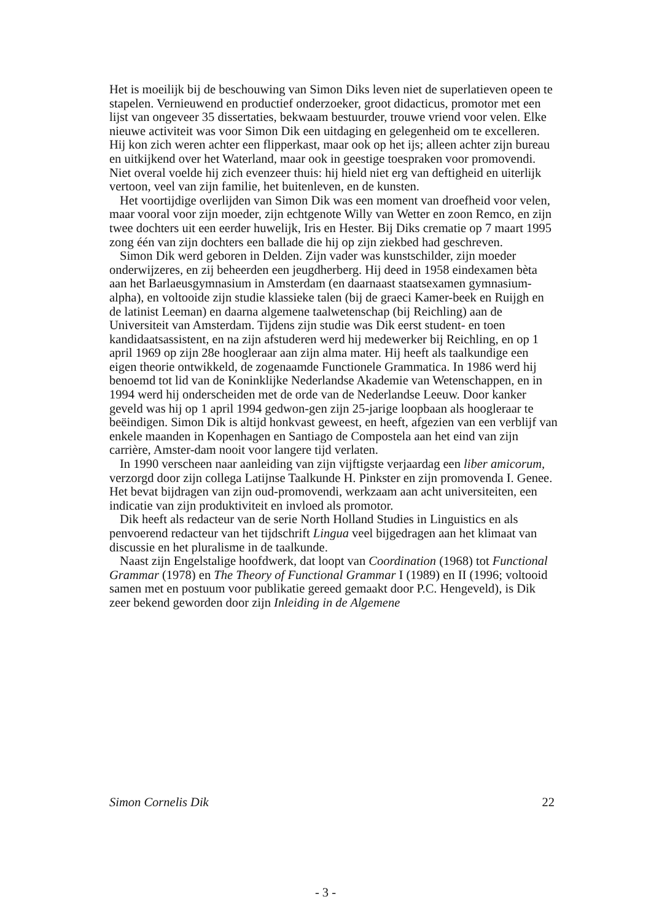Het is moeilijk bij de beschouwing van Simon Diks leven niet de superlatieven opeen te stapelen. Vernieuwend en productief onderzoeker, groot didacticus, promotor met een lijst van ongeveer 35 dissertaties, bekwaam bestuurder, trouwe vriend voor velen. Elke nieuwe activiteit was voor Simon Dik een uitdaging en gelegenheid om te excelleren. Hij kon zich weren achter een flipperkast, maar ook op het ijs; alleen achter zijn bureau en uitkijkend over het Waterland, maar ook in geestige toespraken voor promovendi. Niet overal voelde hij zich evenzeer thuis: hij hield niet erg van deftigheid en uiterlijk vertoon, veel van zijn familie, het buitenleven, en de kunsten.
Het voortijdige overlijden van Simon Dik was een moment van droefheid voor velen, maar vooral voor zijn moeder, zijn echtgenote Willy van Wetter en zoon Remco, en zijn twee dochters uit een eerder huwelijk, Iris en Hester. Bij Diks crematie op 7 maart 1995 zong één van zijn dochters een ballade die hij op zijn ziekbed had geschreven.
Simon Dik werd geboren in Delden. Zijn vader was kunstschilder, zijn moeder onderwijzeres, en zij beheerden een jeugdherberg. Hij deed in 1958 eindexamen bèta aan het Barlaeusgymnasium in Amsterdam (en daarnaast staatsexamen gymnasium-alpha), en voltooide zijn studie klassieke talen (bij de graeci Kamer-beek en Ruijgh en de latinist Leeman) en daarna algemene taalwetenschap (bij Reichling) aan de Universiteit van Amsterdam. Tijdens zijn studie was Dik eerst student- en toen kandidaatsassistent, en na zijn afstuderen werd hij medewerker bij Reichling, en op 1 april 1969 op zijn 28e hoogleraar aan zijn alma mater. Hij heeft als taalkundige een eigen theorie ontwikkeld, de zogenaamde Functionele Grammatica. In 1986 werd hij benoemd tot lid van de Koninklijke Nederlandse Akademie van Wetenschappen, en in 1994 werd hij onderscheiden met de orde van de Nederlandse Leeuw. Door kanker geveld was hij op 1 april 1994 gedwon-gen zijn 25-jarige loopbaan als hoogleraar te beëindigen. Simon Dik is altijd honkvast geweest, en heeft, afgezien van een verblijf van enkele maanden in Kopenhagen en Santiago de Compostela aan het eind van zijn carrière, Amster-dam nooit voor langere tijd verlaten.
In 1990 verscheen naar aanleiding van zijn vijftigste verjaardag een liber amicorum, verzorgd door zijn collega Latijnse Taalkunde H. Pinkster en zijn promovenda I. Genee. Het bevat bijdragen van zijn oud-promovendi, werkzaam aan acht universiteiten, een indicatie van zijn produktiviteit en invloed als promotor.
Dik heeft als redacteur van de serie North Holland Studies in Linguistics en als penvoerend redacteur van het tijdschrift Lingua veel bijgedragen aan het klimaat van discussie en het pluralisme in de taalkunde.
Naast zijn Engelstalige hoofdwerk, dat loopt van Coordination (1968) tot Functional Grammar (1978) en The Theory of Functional Grammar I (1989) en II (1996; voltooid samen met en postuum voor publikatie gereed gemaakt door P.C. Hengeveld), is Dik zeer bekend geworden door zijn Inleiding in de Algemene
Simon Cornelis Dik 22
- 3 -